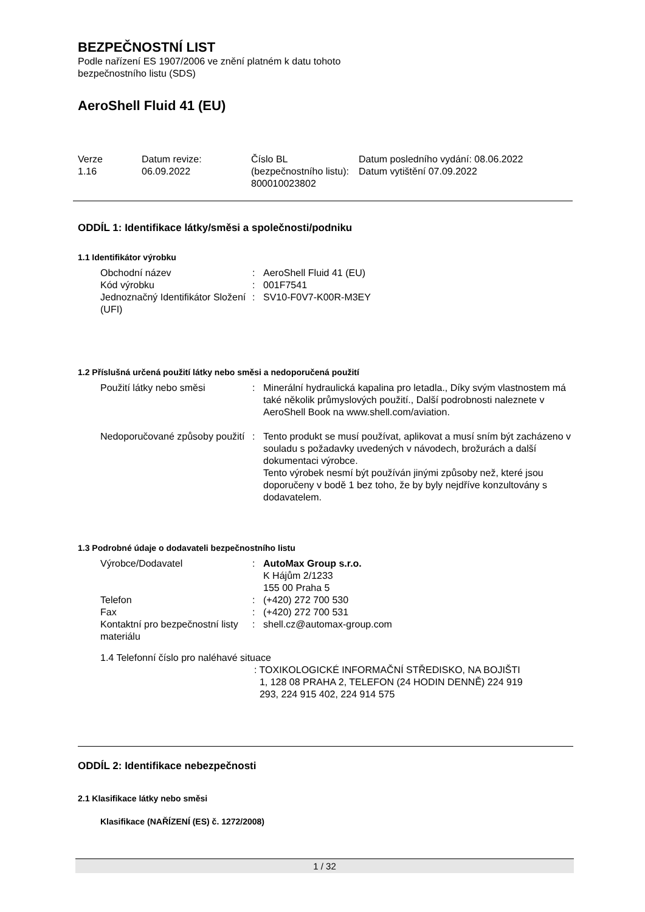BEZPEČNOSTNÍ LIST
Podle nařízení ES 1907/2006 ve znění platném k datu tohoto
bezpečnostního listu (SDS)
AeroShell Fluid 41 (EU)
| Verze 1.16 | Datum revize: 06.09.2022 | Číslo BL (bezpečnostního listu): 800010023802 | Datum posledního vydání: 08.06.2022 Datum vytištění 07.09.2022 |
ODDÍL 1: Identifikace látky/směsi a společnosti/podniku
1.1 Identifikátor výrobku
| Obchodní název | : | AeroShell Fluid 41 (EU) |
| Kód výrobku | : | 001F7541 |
| Jednoznačný Identifikátor Složení (UFI) | : | SV10-F0V7-K00R-M3EY |
1.2 Příslušná určená použití látky nebo směsi a nedoporučená použití
| Použití látky nebo směsi | : | Minerální hydraulická kapalina pro letadla., Díky svým vlastnostem má také několik průmyslových použití., Další podrobnosti naleznete v AeroShell Book na www.shell.com/aviation. |
| Nedoporučované způsoby použití | : | Tento produkt se musí používat, aplikovat a musí sním být zacházeno v souladu s požadavky uvedených v návodech, brožurách a další dokumentaci výrobce. Tento výrobek nesmí být používán jinými způsoby než, které jsou doporučeny v bodě 1 bez toho, že by byly nejdříve konzultovány s dodavatelem. |
1.3 Podrobné údaje o dodavateli bezpečnostního listu
| Výrobce/Dodavatel | : | AutoMax Group s.r.o. K Hájům 2/1233 155 00 Praha 5 |
| Telefon | : | (+420) 272 700 530 |
| Fax | : | (+420) 272 700 531 |
| Kontaktní pro bezpečnostní listy materiálu | : | shell.cz@automax-group.com |
1.4 Telefonní číslo pro naléhavé situace
: TOXIKOLOGICKÉ INFORMAČNÍ STŘEDISKO, NA BOJIŠTI
1, 128 08 PRAHA 2, TELEFON (24 HODIN DENNĚ) 224 919
293, 224 915 402, 224 914 575
ODDÍL 2: Identifikace nebezpečnosti
2.1 Klasifikace látky nebo směsi
Klasifikace (NAŘÍZENÍ (ES) č. 1272/2008)
1 / 32